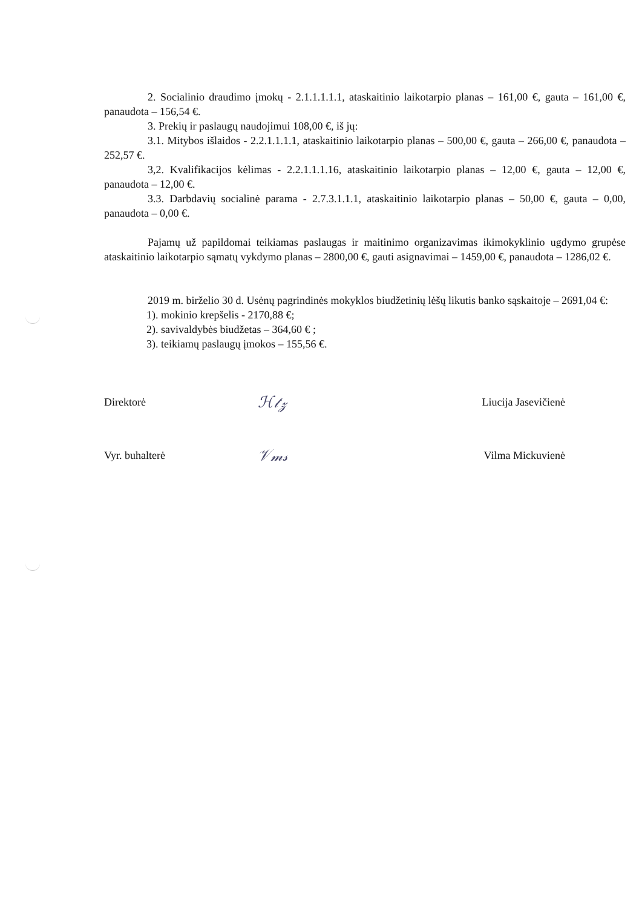2. Socialinio draudimo įmokų - 2.1.1.1.1.1, ataskaitinio laikotarpio planas – 161,00 €, gauta – 161,00 €, panaudota – 156,54 €.
3. Prekių ir paslaugų naudojimui 108,00 €, iš jų:
3.1. Mitybos išlaidos - 2.2.1.1.1.1, ataskaitinio laikotarpio planas – 500,00 €, gauta – 266,00 €, panaudota – 252,57 €.
3,2. Kvalifikacijos kėlimas - 2.2.1.1.1.16, ataskaitinio laikotarpio planas – 12,00 €, gauta – 12,00 €, panaudota – 12,00 €.
3.3. Darbdavių socialinė parama - 2.7.3.1.1.1, ataskaitinio laikotarpio planas – 50,00 €, gauta – 0,00, panaudota – 0,00 €.
Pajamų už papildomai teikiamas paslaugas ir maitinimo organizavimas ikimokyklinio ugdymo grupėse ataskaitinio laikotarpio sąmatų vykdymo planas – 2800,00 €, gauti asignavimai – 1459,00 €, panaudota – 1286,02 €.
2019 m. birželio 30 d. Usėnų pagrindinės mokyklos biudžetinių lėšų likutis banko sąskaitoje – 2691,04 €:
1). mokinio krepšelis - 2170,88 €;
2). savivaldybės biudžetas – 364,60 € ;
3). teikiamų paslaugų įmokos – 155,56 €.
Direktorė
ℋ𝓉𝓏
Liucija Jasevičienė
Vyr. buhalterė
𝒱𝓂𝓈
Vilma Mickuvienė